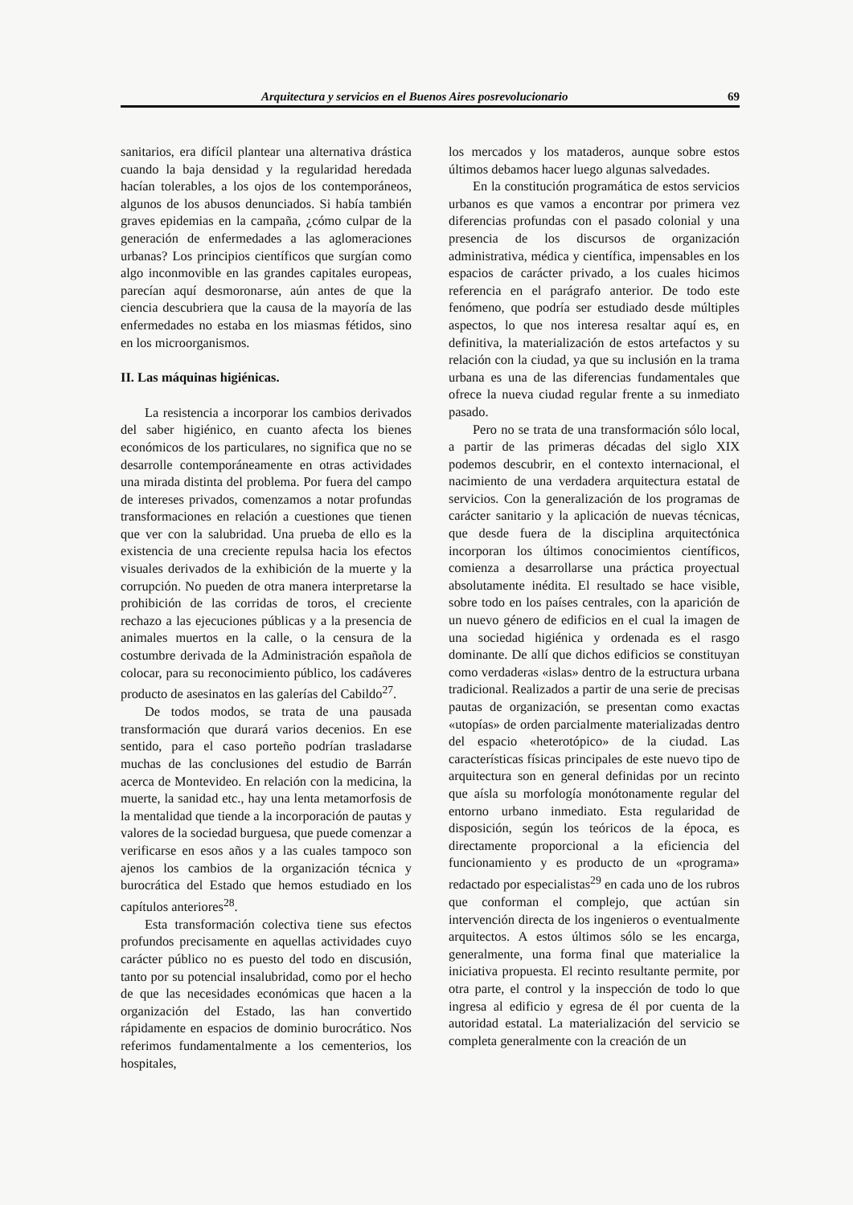Arquitectura y servicios en el Buenos Aires posrevolucionario 69
sanitarios, era difícil plantear una alternativa drástica cuando la baja densidad y la regularidad heredada hacían tolerables, a los ojos de los contemporáneos, algunos de los abusos denunciados. Si había también graves epidemias en la campaña, ¿cómo culpar de la generación de enfermedades a las aglomeraciones urbanas? Los principios científicos que surgían como algo inconmovible en las grandes capitales europeas, parecían aquí desmoronarse, aún antes de que la ciencia descubriera que la causa de la mayoría de las enfermedades no estaba en los miasmas fétidos, sino en los microorganismos.
II. Las máquinas higiénicas.
La resistencia a incorporar los cambios derivados del saber higiénico, en cuanto afecta los bienes económicos de los particulares, no significa que no se desarrolle contemporáneamente en otras actividades una mirada distinta del problema. Por fuera del campo de intereses privados, comenzamos a notar profundas transformaciones en relación a cuestiones que tienen que ver con la salubridad. Una prueba de ello es la existencia de una creciente repulsa hacia los efectos visuales derivados de la exhibición de la muerte y la corrupción. No pueden de otra manera interpretarse la prohibición de las corridas de toros, el creciente rechazo a las ejecuciones públicas y a la presencia de animales muertos en la calle, o la censura de la costumbre derivada de la Administración española de colocar, para su reconocimiento público, los cadáveres producto de asesinatos en las galerías del Cabildo<sup>27</sup>.
De todos modos, se trata de una pausada transformación que durará varios decenios. En ese sentido, para el caso porteño podrían trasladarse muchas de las conclusiones del estudio de Barrán acerca de Montevideo. En relación con la medicina, la muerte, la sanidad etc., hay una lenta metamorfosis de la mentalidad que tiende a la incorporación de pautas y valores de la sociedad burguesa, que puede comenzar a verificarse en esos años y a las cuales tampoco son ajenos los cambios de la organización técnica y burocrática del Estado que hemos estudiado en los capítulos anteriores<sup>28</sup>.
Esta transformación colectiva tiene sus efectos profundos precisamente en aquellas actividades cuyo carácter público no es puesto del todo en discusión, tanto por su potencial insalubridad, como por el hecho de que las necesidades económicas que hacen a la organización del Estado, las han convertido rápidamente en espacios de dominio burocrático. Nos referimos fundamentalmente a los cementerios, los hospitales,
los mercados y los mataderos, aunque sobre estos últimos debamos hacer luego algunas salvedades.
En la constitución programática de estos servicios urbanos es que vamos a encontrar por primera vez diferencias profundas con el pasado colonial y una presencia de los discursos de organización administrativa, médica y científica, impensables en los espacios de carácter privado, a los cuales hicimos referencia en el parágrafo anterior. De todo este fenómeno, que podría ser estudiado desde múltiples aspectos, lo que nos interesa resaltar aquí es, en definitiva, la materialización de estos artefactos y su relación con la ciudad, ya que su inclusión en la trama urbana es una de las diferencias fundamentales que ofrece la nueva ciudad regular frente a su inmediato pasado.
Pero no se trata de una transformación sólo local, a partir de las primeras décadas del siglo XIX podemos descubrir, en el contexto internacional, el nacimiento de una verdadera arquitectura estatal de servicios. Con la generalización de los programas de carácter sanitario y la aplicación de nuevas técnicas, que desde fuera de la disciplina arquitectónica incorporan los últimos conocimientos científicos, comienza a desarrollarse una práctica proyectual absolutamente inédita. El resultado se hace visible, sobre todo en los países centrales, con la aparición de un nuevo género de edificios en el cual la imagen de una sociedad higiénica y ordenada es el rasgo dominante. De allí que dichos edificios se constituyan como verdaderas «islas» dentro de la estructura urbana tradicional. Realizados a partir de una serie de precisas pautas de organización, se presentan como exactas «utopías» de orden parcialmente materializadas dentro del espacio «heterotópico» de la ciudad. Las características físicas principales de este nuevo tipo de arquitectura son en general definidas por un recinto que aísla su morfología monótonamente regular del entorno urbano inmediato. Esta regularidad de disposición, según los teóricos de la época, es directamente proporcional a la eficiencia del funcionamiento y es producto de un «programa» redactado por especialistas<sup>29</sup> en cada uno de los rubros que conforman el complejo, que actúan sin intervención directa de los ingenieros o eventualmente arquitectos. A estos últimos sólo se les encarga, generalmente, una forma final que materialice la iniciativa propuesta. El recinto resultante permite, por otra parte, el control y la inspección de todo lo que ingresa al edificio y egresa de él por cuenta de la autoridad estatal. La materialización del servicio se completa generalmente con la creación de un